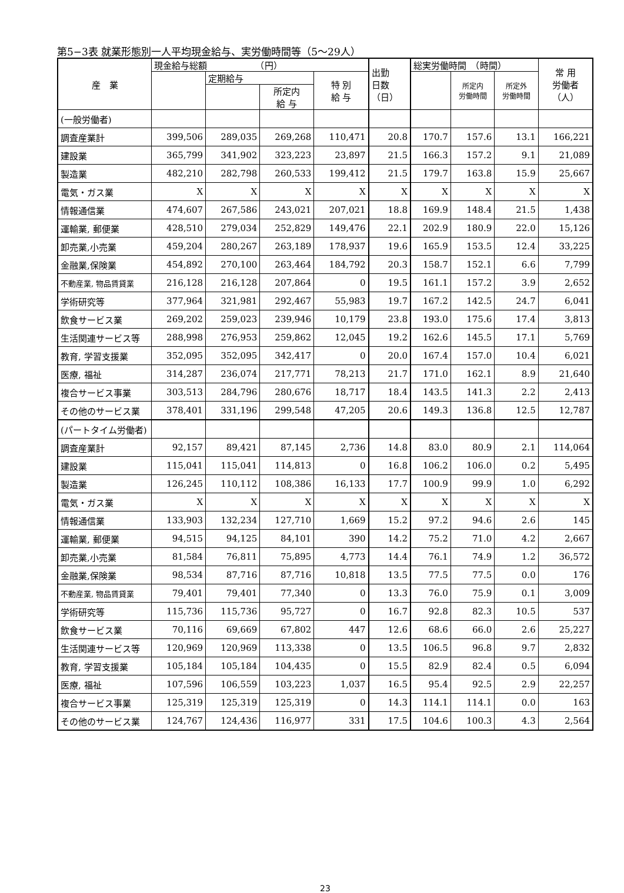第5−3表 就業形態別一人平均現金給与、実労働時間等（5〜29人）
| 産 業 | 現金給与総額 （円） | | | | 出勤 日数 （日） | 総実労働時間 （時間） | | | 常 用 労働者 （人） |
| --- | --- | --- | --- | --- | --- | --- | --- | --- | --- |
| | | 定期給与 | | 特 別 給 与 | | | 所定内 労働時間 | 所定外 労働時間 | |
| | | | 所定内 給 与 | | | | | | |
| (一般労働者) | | | | | | | | | |
| 調査産業計 | 399,506 | 289,035 | 269,268 | 110,471 | 20.8 | 170.7 | 157.6 | 13.1 | 166,221 |
| 建設業 | 365,799 | 341,902 | 323,223 | 23,897 | 21.5 | 166.3 | 157.2 | 9.1 | 21,089 |
| 製造業 | 482,210 | 282,798 | 260,533 | 199,412 | 21.5 | 179.7 | 163.8 | 15.9 | 25,667 |
| 電気・ガス業 | X | X | X | X | X | X | X | X | X |
| 情報通信業 | 474,607 | 267,586 | 243,021 | 207,021 | 18.8 | 169.9 | 148.4 | 21.5 | 1,438 |
| 運輸業, 郵便業 | 428,510 | 279,034 | 252,829 | 149,476 | 22.1 | 202.9 | 180.9 | 22.0 | 15,126 |
| 卸売業,小売業 | 459,204 | 280,267 | 263,189 | 178,937 | 19.6 | 165.9 | 153.5 | 12.4 | 33,225 |
| 金融業,保険業 | 454,892 | 270,100 | 263,464 | 184,792 | 20.3 | 158.7 | 152.1 | 6.6 | 7,799 |
| 不動産業, 物品賃貸業 | 216,128 | 216,128 | 207,864 | 0 | 19.5 | 161.1 | 157.2 | 3.9 | 2,652 |
| 学術研究等 | 377,964 | 321,981 | 292,467 | 55,983 | 19.7 | 167.2 | 142.5 | 24.7 | 6,041 |
| 飲食サービス業 | 269,202 | 259,023 | 239,946 | 10,179 | 23.8 | 193.0 | 175.6 | 17.4 | 3,813 |
| 生活関連サービス等 | 288,998 | 276,953 | 259,862 | 12,045 | 19.2 | 162.6 | 145.5 | 17.1 | 5,769 |
| 教育, 学習支援業 | 352,095 | 352,095 | 342,417 | 0 | 20.0 | 167.4 | 157.0 | 10.4 | 6,021 |
| 医療, 福祉 | 314,287 | 236,074 | 217,771 | 78,213 | 21.7 | 171.0 | 162.1 | 8.9 | 21,640 |
| 複合サービス事業 | 303,513 | 284,796 | 280,676 | 18,717 | 18.4 | 143.5 | 141.3 | 2.2 | 2,413 |
| その他のサービス業 | 378,401 | 331,196 | 299,548 | 47,205 | 20.6 | 149.3 | 136.8 | 12.5 | 12,787 |
| (パートタイム労働者) | | | | | | | | | |
| 調査産業計 | 92,157 | 89,421 | 87,145 | 2,736 | 14.8 | 83.0 | 80.9 | 2.1 | 114,064 |
| 建設業 | 115,041 | 115,041 | 114,813 | 0 | 16.8 | 106.2 | 106.0 | 0.2 | 5,495 |
| 製造業 | 126,245 | 110,112 | 108,386 | 16,133 | 17.7 | 100.9 | 99.9 | 1.0 | 6,292 |
| 電気・ガス業 | X | X | X | X | X | X | X | X | X |
| 情報通信業 | 133,903 | 132,234 | 127,710 | 1,669 | 15.2 | 97.2 | 94.6 | 2.6 | 145 |
| 運輸業, 郵便業 | 94,515 | 94,125 | 84,101 | 390 | 14.2 | 75.2 | 71.0 | 4.2 | 2,667 |
| 卸売業,小売業 | 81,584 | 76,811 | 75,895 | 4,773 | 14.4 | 76.1 | 74.9 | 1.2 | 36,572 |
| 金融業,保険業 | 98,534 | 87,716 | 87,716 | 10,818 | 13.5 | 77.5 | 77.5 | 0.0 | 176 |
| 不動産業, 物品賃貸業 | 79,401 | 79,401 | 77,340 | 0 | 13.3 | 76.0 | 75.9 | 0.1 | 3,009 |
| 学術研究等 | 115,736 | 115,736 | 95,727 | 0 | 16.7 | 92.8 | 82.3 | 10.5 | 537 |
| 飲食サービス業 | 70,116 | 69,669 | 67,802 | 447 | 12.6 | 68.6 | 66.0 | 2.6 | 25,227 |
| 生活関連サービス等 | 120,969 | 120,969 | 113,338 | 0 | 13.5 | 106.5 | 96.8 | 9.7 | 2,832 |
| 教育, 学習支援業 | 105,184 | 105,184 | 104,435 | 0 | 15.5 | 82.9 | 82.4 | 0.5 | 6,094 |
| 医療, 福祉 | 107,596 | 106,559 | 103,223 | 1,037 | 16.5 | 95.4 | 92.5 | 2.9 | 22,257 |
| 複合サービス事業 | 125,319 | 125,319 | 125,319 | 0 | 14.3 | 114.1 | 114.1 | 0.0 | 163 |
| その他のサービス業 | 124,767 | 124,436 | 116,977 | 331 | 17.5 | 104.6 | 100.3 | 4.3 | 2,564 |
23